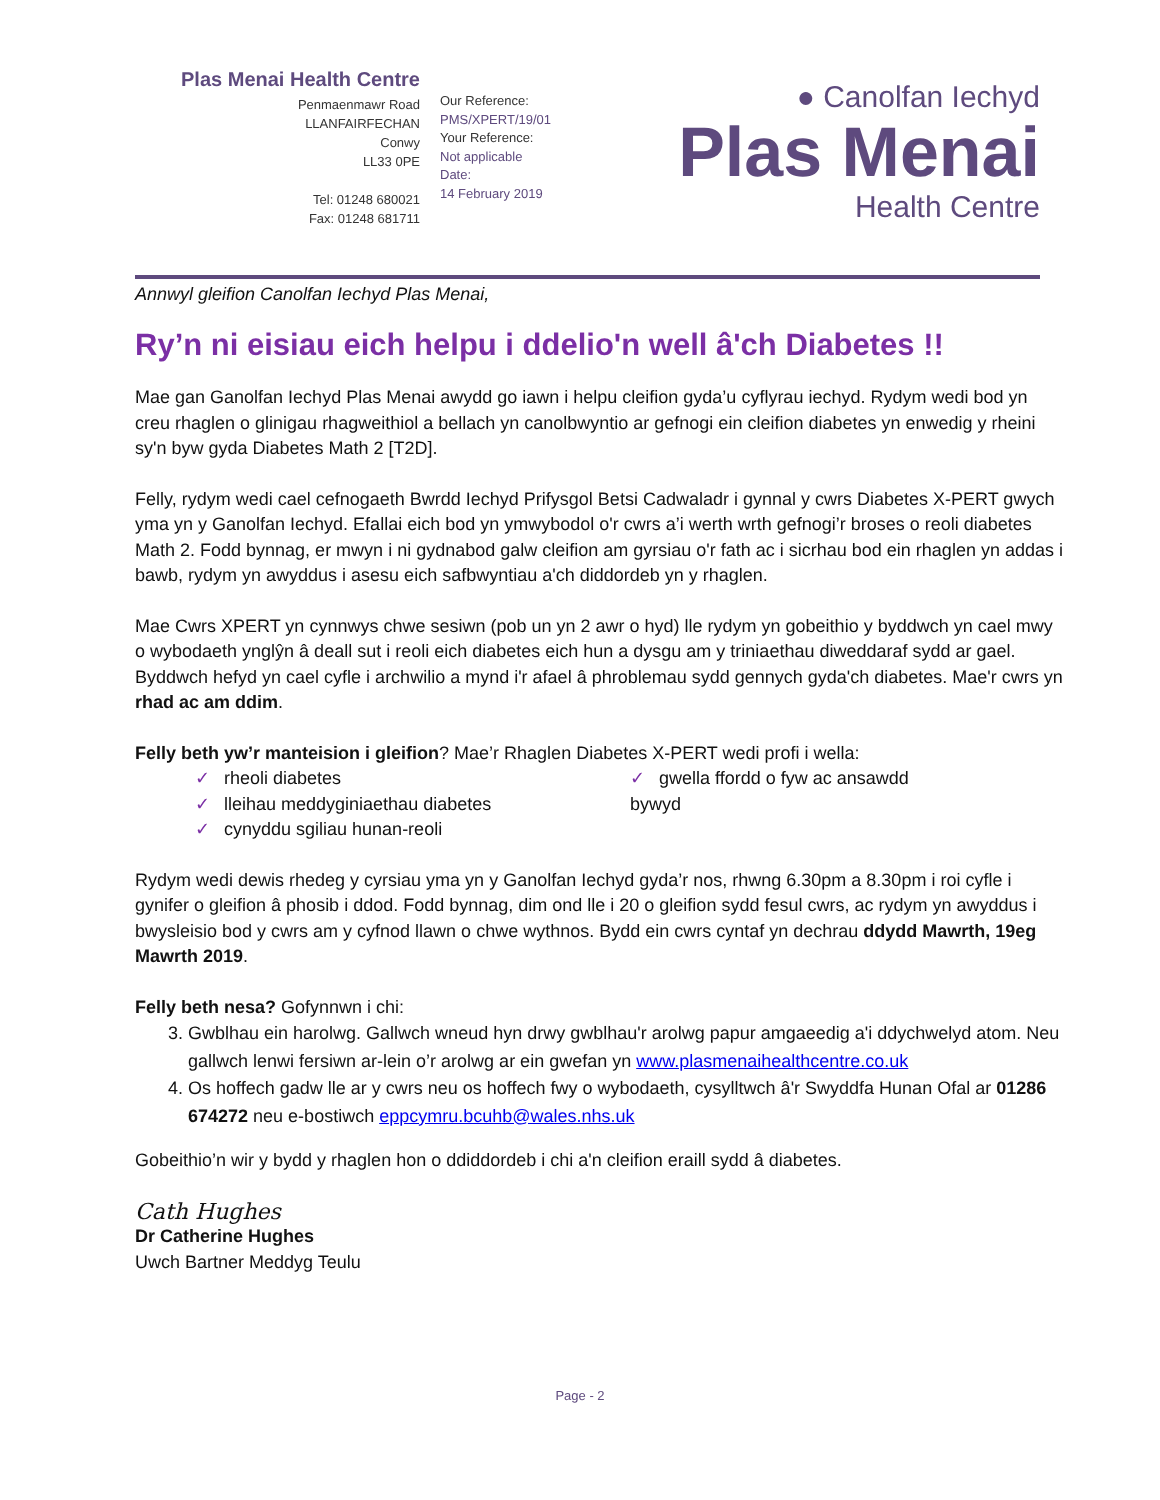Plas Menai Health Centre
Penmaenmawr Road
LLANFAIRFECHAN
Conwy
LL33 0PE
Tel: 01248 680021
Fax: 01248 681711
Our Reference:
PMS/XPERT/19/01
Your Reference:
Not applicable
Date:
14 February 2019
● Canolfan Iechyd
Plas Menai
Health Centre
Annwyl gleifion Canolfan Iechyd Plas Menai,
Ry’n ni eisiau eich helpu i ddelio'n well â'ch Diabetes !!
Mae gan Ganolfan Iechyd Plas Menai awydd go iawn i helpu cleifion gyda’u cyflyrau iechyd. Rydym wedi bod yn creu rhaglen o glinigau rhagweithiol a bellach yn canolbwyntio ar gefnogi ein cleifion diabetes yn enwedig y rheini sy'n byw gyda Diabetes Math 2 [T2D].
Felly, rydym wedi cael cefnogaeth Bwrdd Iechyd Prifysgol Betsi Cadwaladr i gynnal y cwrs Diabetes X-PERT gwych yma yn y Ganolfan Iechyd. Efallai eich bod yn ymwybodol o'r cwrs a’i werth wrth gefnogi’r broses o reoli diabetes Math 2. Fodd bynnag, er mwyn i ni gydnabod galw cleifion am gyrsiau o'r fath ac i sicrhau bod ein rhaglen yn addas i bawb, rydym yn awyddus i asesu eich safbwyntiau a'ch diddordeb yn y rhaglen.
Mae Cwrs XPERT yn cynnwys chwe sesiwn (pob un yn 2 awr o hyd) lle rydym yn gobeithio y byddwch yn cael mwy o wybodaeth ynglŷn â deall sut i reoli eich diabetes eich hun a dysgu am y triniaethau diweddaraf sydd ar gael. Byddwch hefyd yn cael cyfle i archwilio a mynd i'r afael â phroblemau sydd gennych gyda'ch diabetes. Mae'r cwrs yn rhad ac am ddim.
Felly beth yw’r manteision i gleifion? Mae’r Rhaglen Diabetes X-PERT wedi profi i wella:
✓ rheoli diabetes
✓ lleihau meddyginiaethau diabetes
✓ cynyddu sgiliau hunan-reoli
✓ gwella ffordd o fyw ac ansawdd
bywyd
Rydym wedi dewis rhedeg y cyrsiau yma yn y Ganolfan Iechyd gyda’r nos, rhwng 6.30pm a 8.30pm i roi cyfle i gynifer o gleifion â phosib i ddod. Fodd bynnag, dim ond lle i 20 o gleifion sydd fesul cwrs, ac rydym yn awyddus i bwysleisio bod y cwrs am y cyfnod llawn o chwe wythnos. Bydd ein cwrs cyntaf yn dechrau ddydd Mawrth, 19eg Mawrth 2019.
Felly beth nesa? Gofynnwn i chi:
3. Gwblhau ein harolwg. Gallwch wneud hyn drwy gwblhau'r arolwg papur amgaeedig a'i ddychwelyd atom. Neu gallwch lenwi fersiwn ar-lein o’r arolwg ar ein gwefan yn www.plasmenaihealthcentre.co.uk
4. Os hoffech gadw lle ar y cwrs neu os hoffech fwy o wybodaeth, cysylltwch â'r Swyddfa Hunan Ofal ar 01286 674272 neu e-bostiwch eppcymru.bcuhb@wales.nhs.uk
Gobeithio’n wir y bydd y rhaglen hon o ddiddordeb i chi a'n cleifion eraill sydd â diabetes.
Cath Hughes
Dr Catherine Hughes
Uwch Bartner Meddyg Teulu
Page - 2